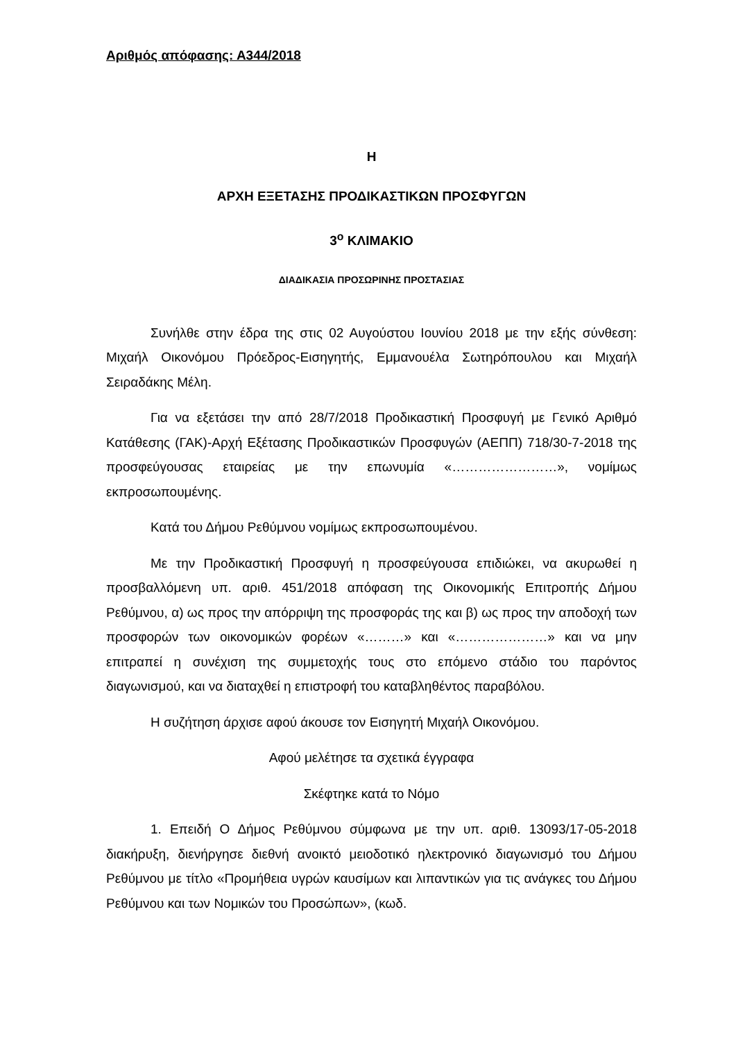Αριθμός απόφασης: Α344/2018
Η
ΑΡΧΗ ΕΞΕΤΑΣΗΣ ΠΡΟΔΙΚΑΣΤΙΚΩΝ ΠΡΟΣΦΥΓΩΝ
3<sup>ο</sup> ΚΛΙΜΑΚΙΟ
ΔΙΑΔΙΚΑΣΙΑ ΠΡΟΣΩΡΙΝΗΣ ΠΡΟΣΤΑΣΙΑΣ
Συνήλθε στην έδρα της στις 02 Αυγούστου Ιουνίου 2018 με την εξής σύνθεση: Μιχαήλ Οικονόμου Πρόεδρος-Εισηγητής, Εμμανουέλα Σωτηρόπουλου και Μιχαήλ Σειραδάκης Μέλη.
Για να εξετάσει την από 28/7/2018 Προδικαστική Προσφυγή με Γενικό Αριθμό Κατάθεσης (ΓΑΚ)-Αρχή Εξέτασης Προδικαστικών Προσφυγών (ΑΕΠΠ) 718/30-7-2018 της προσφεύγουσας εταιρείας με την επωνυμία «……………………», νομίμως εκπροσωπουμένης.
Κατά του Δήμου Ρεθύμνου νομίμως εκπροσωπουμένου.
Με την Προδικαστική Προσφυγή η προσφεύγουσα επιδιώκει, να ακυρωθεί η προσβαλλόμενη υπ. αριθ. 451/2018 απόφαση της Οικονομικής Επιτροπής Δήμου Ρεθύμνου, α) ως προς την απόρριψη της προσφοράς της και β) ως προς την αποδοχή των προσφορών των οικονομικών φορέων «………» και «…………………» και να μην επιτραπεί η συνέχιση της συμμετοχής τους στο επόμενο στάδιο του παρόντος διαγωνισμού, και να διαταχθεί η επιστροφή του καταβληθέντος παραβόλου.
Η συζήτηση άρχισε αφού άκουσε τον Εισηγητή Μιχαήλ Οικονόμου.
Αφού μελέτησε τα σχετικά έγγραφα
Σκέφτηκε κατά το Νόμο
1. Επειδή Ο Δήμος Ρεθύμνου σύμφωνα με την υπ. αριθ. 13093/17-05-2018 διακήρυξη, διενήργησε διεθνή ανοικτό μειοδοτικό ηλεκτρονικό διαγωνισμό του Δήμου Ρεθύμνου με τίτλο «Προμήθεια υγρών καυσίμων και λιπαντικών για τις ανάγκες του Δήμου Ρεθύμνου και των Νομικών του Προσώπων», (κωδ.